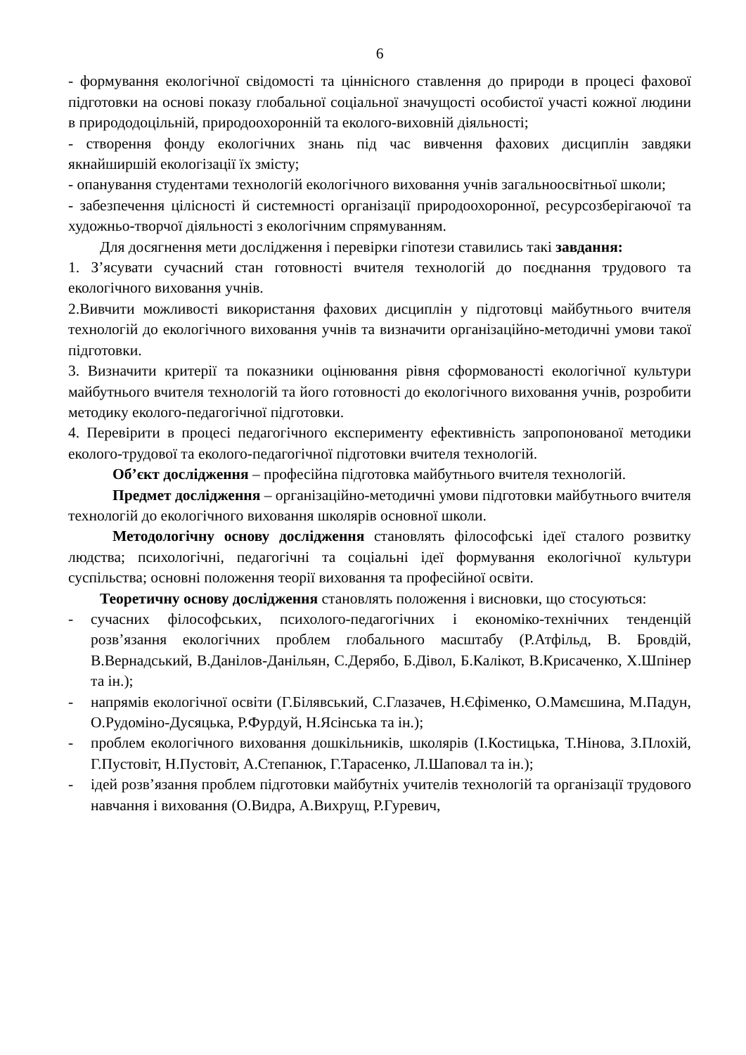6
- формування екологічної свідомості та ціннісного ставлення до природи в процесі фахової підготовки на основі показу глобальної соціальної значущості особистої участі кожної людини в природодоцільній, природоохоронній та еколого-виховній діяльності;
- створення фонду екологічних знань під час вивчення фахових дисциплін завдяки якнайширшій екологізації їх змісту;
- опанування студентами технологій екологічного виховання учнів загальноосвітньої школи;
- забезпечення цілісності й системності організації природоохоронної, ресурсозберігаючої та художньо-творчої діяльності з екологічним спрямуванням.
Для досягнення мети дослідження і перевірки гіпотези ставились такі завдання:
1. З’ясувати сучасний стан готовності вчителя технологій до поєднання трудового та екологічного виховання учнів.
2.Вивчити можливості використання фахових дисциплін у підготовці майбутнього вчителя технологій до екологічного виховання учнів та визначити організаційно-методичні умови такої підготовки.
3. Визначити критерії та показники оцінювання рівня сформованості екологічної культури майбутнього вчителя технологій та його готовності до екологічного виховання учнів, розробити методику еколого-педагогічної підготовки.
4. Перевірити в процесі педагогічного експерименту ефективність запропонованої методики еколого-трудової та еколого-педагогічної підготовки вчителя технологій.
Об’єкт дослідження – професійна підготовка майбутнього вчителя технологій.
Предмет дослідження – організаційно-методичні умови підготовки майбутнього вчителя технологій до екологічного виховання школярів основної школи.
Методологічну основу дослідження становлять філософські ідеї сталого розвитку людства; психологічні, педагогічні та соціальні ідеї формування екологічної культури суспільства; основні положення теорії виховання та професійної освіти.
Теоретичну основу дослідження становлять положення і висновки, що стосуються:
- сучасних філософських, психолого-педагогічних і економіко-технічних тенденцій розв’язання екологічних проблем глобального масштабу (Р.Атфільд, В. Бровдій, В.Вернадський, В.Данілов-Данільян, С.Дерябо, Б.Дівол, Б.Калікот, В.Крисаченко, Х.Шпінер та ін.);
- напрямів екологічної освіти (Г.Білявський, С.Глазачев, Н.Єфіменко, О.Мамєшина, М.Падун, О.Рудоміно-Дусяцька, Р.Фурдуй, Н.Ясінська та ін.);
- проблем екологічного виховання дошкільників, школярів (І.Костицька, Т.Нінова, З.Плохій, Г.Пустовіт, Н.Пустовіт, А.Степанюк, Г.Тарасенко, Л.Шаповал та ін.);
- ідей розв’язання проблем підготовки майбутніх учителів технологій та організації трудового навчання і виховання (О.Видра, А.Вихрущ, Р.Гуревич,